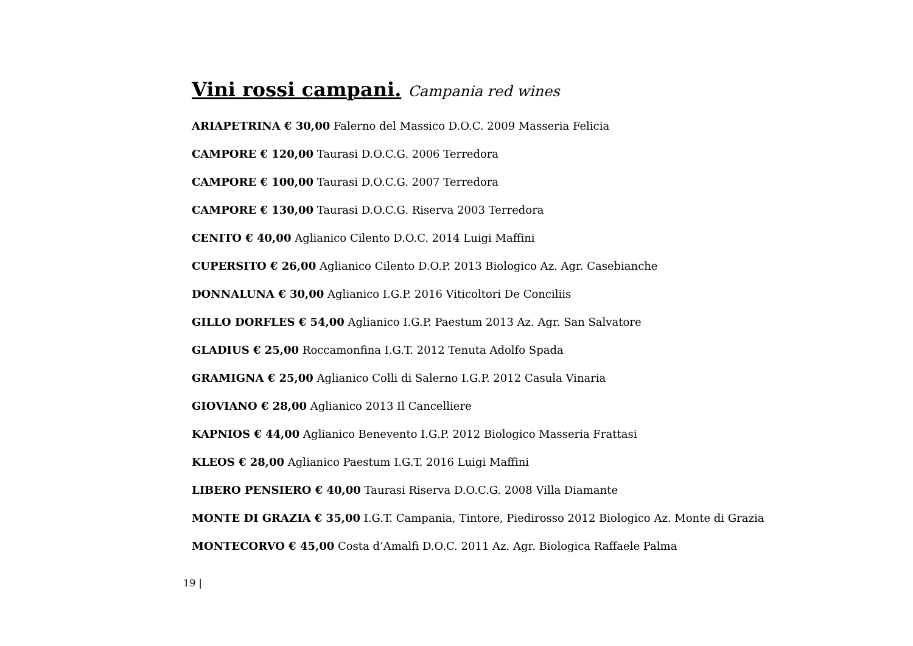Vini rossi campani. Campania red wines
ARIAPETRINA € 30,00 Falerno del Massico D.O.C. 2009 Masseria Felicia
CAMPORE € 120,00 Taurasi D.O.C.G. 2006 Terredora
CAMPORE € 100,00 Taurasi D.O.C.G. 2007 Terredora
CAMPORE € 130,00 Taurasi D.O.C.G. Riserva 2003 Terredora
CENITO € 40,00 Aglianico Cilento D.O.C. 2014 Luigi Maffini
CUPERSITO € 26,00 Aglianico Cilento D.O.P. 2013 Biologico Az. Agr. Casebianche
DONNALUNA € 30,00 Aglianico I.G.P. 2016 Viticoltori De Conciliis
GILLO DORFLES € 54,00 Aglianico I.G.P. Paestum 2013 Az. Agr. San Salvatore
GLADIUS € 25,00 Roccamonfina I.G.T. 2012 Tenuta Adolfo Spada
GRAMIGNA € 25,00 Aglianico Colli di Salerno I.G.P. 2012 Casula Vinaria
GIOVIANO € 28,00 Aglianico 2013 Il Cancelliere
KAPNIOS € 44,00 Aglianico Benevento I.G.P. 2012 Biologico Masseria Frattasi
KLEOS € 28,00 Aglianico Paestum I.G.T. 2016 Luigi Maffini
LIBERO PENSIERO € 40,00 Taurasi Riserva D.O.C.G. 2008 Villa Diamante
MONTE DI GRAZIA € 35,00 I.G.T. Campania, Tintore, Piedirosso 2012 Biologico Az. Monte di Grazia
MONTECORVO € 45,00 Costa d’Amalfi D.O.C. 2011 Az. Agr. Biologica Raffaele Palma
19 |